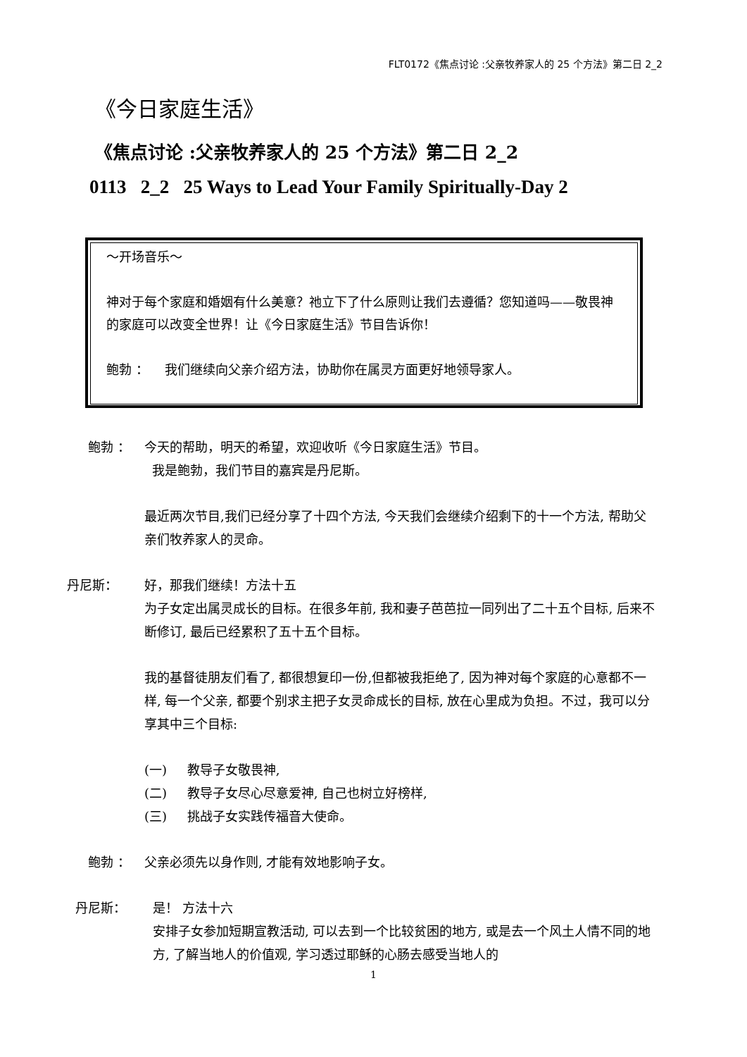FLT0172《焦点讨论 :父亲牧养家人的 25 个方法》第二日 2_2
《今日家庭生活》
《焦点讨论 :父亲牧养家人的 25 个方法》第二日 2_2
0113 2_2 25 Ways to Lead Your Family Spiritually-Day 2
～开场音乐～
神对于每个家庭和婚姻有什么美意？祂立下了什么原则让我们去遵循？您知道吗——敬畏神的家庭可以改变全世界！让《今日家庭生活》节目告诉你！
鲍勃 ： 我们继续向父亲介绍方法，协助你在属灵方面更好地领导家人。
鲍勃 ： 今天的帮助，明天的希望，欢迎收听《今日家庭生活》节目。
我是鲍勃，我们节目的嘉宾是丹尼斯。
最近两次节目,我们已经分享了十四个方法, 今天我们会继续介绍剩下的十一个方法, 帮助父亲们牧养家人的灵命。
丹尼斯： 好，那我们继续！方法十五
为子女定出属灵成长的目标。在很多年前, 我和妻子芭芭拉一同列出了二十五个目标, 后来不断修订, 最后已经累积了五十五个目标。
我的基督徒朋友们看了, 都很想复印一份,但都被我拒绝了, 因为神对每个家庭的心意都不一样, 每一个父亲, 都要个别求主把子女灵命成长的目标, 放在心里成为负担。不过，我可以分享其中三个目标:
(一) 教导子女敬畏神,
(二) 教导子女尽心尽意爱神, 自己也树立好榜样,
(三) 挑战子女实践传福音大使命。
鲍勃 ： 父亲必须先以身作则, 才能有效地影响子女。
丹尼斯： 是！ 方法十六
安排子女参加短期宣教活动, 可以去到一个比较贫困的地方, 或是去一个风土人情不同的地方, 了解当地人的价值观, 学习透过耶稣的心肠去感受当地人的
1